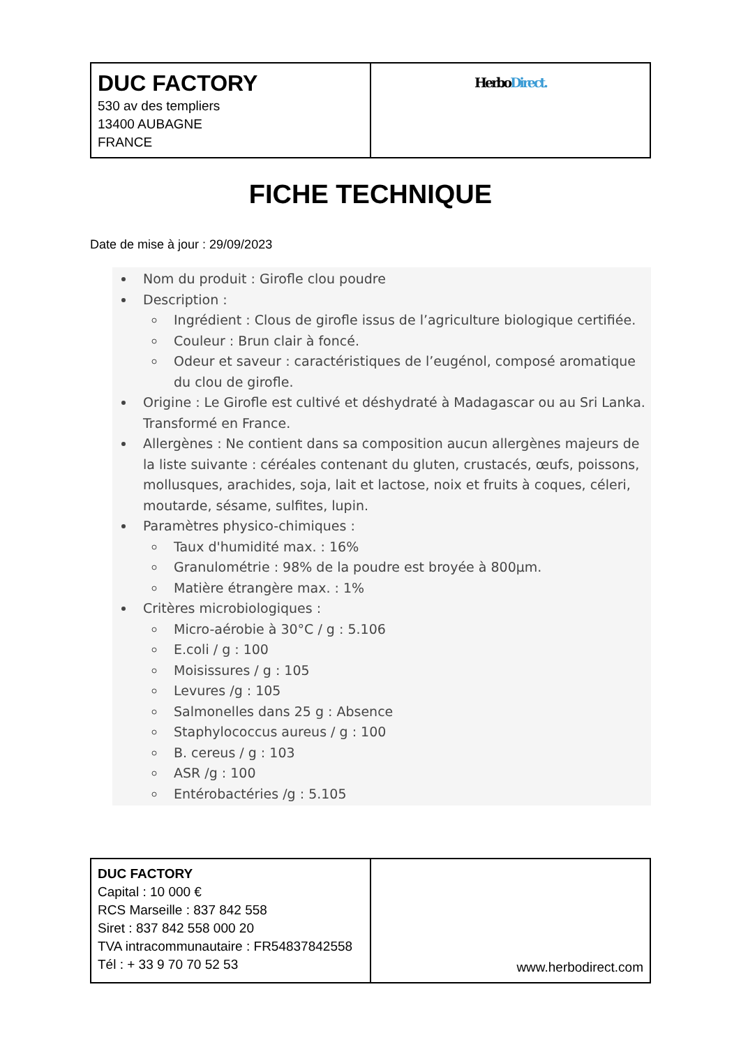| DUC FACTORY 530 av des templiers 13400 AUBAGNE FRANCE | Herbo Direct. |
FICHE TECHNIQUE
Date de mise à jour : 29/09/2023
Nom du produit : Girofle clou poudre
Description :
Ingrédient : Clous de girofle issus de l’agriculture biologique certifiée.
Couleur : Brun clair à foncé.
Odeur et saveur : caractéristiques de l’eugénol, composé aromatique du clou de girofle.
Origine : Le Girofle est cultivé et déshydraté à Madagascar ou au Sri Lanka. Transformé en France.
Allergènes : Ne contient dans sa composition aucun allergènes majeurs de la liste suivante : céréales contenant du gluten, crustacés, œufs, poissons, mollusques, arachides, soja, lait et lactose, noix et fruits à coques, céleri, moutarde, sésame, sulfites, lupin.
Paramètres physico-chimiques :
Taux d'humidité max. : 16%
Granulométrie : 98% de la poudre est broyée à 800µm.
Matière étrangère max. : 1%
Critères microbiologiques :
Micro-aérobie à 30°C / g : 5.106
E.coli / g : 100
Moisissures / g : 105
Levures /g : 105
Salmonelles dans 25 g : Absence
Staphylococcus aureus / g : 100
B. cereus / g : 103
ASR /g : 100
Entérobactéries /g : 5.105
| DUC FACTORY Capital : 10 000 € RCS Marseille : 837 842 558 Siret : 837 842 558 000 20 TVA intracommunautaire : FR54837842558 Tél : + 33 9 70 70 52 53 | www.herbodirect.com |